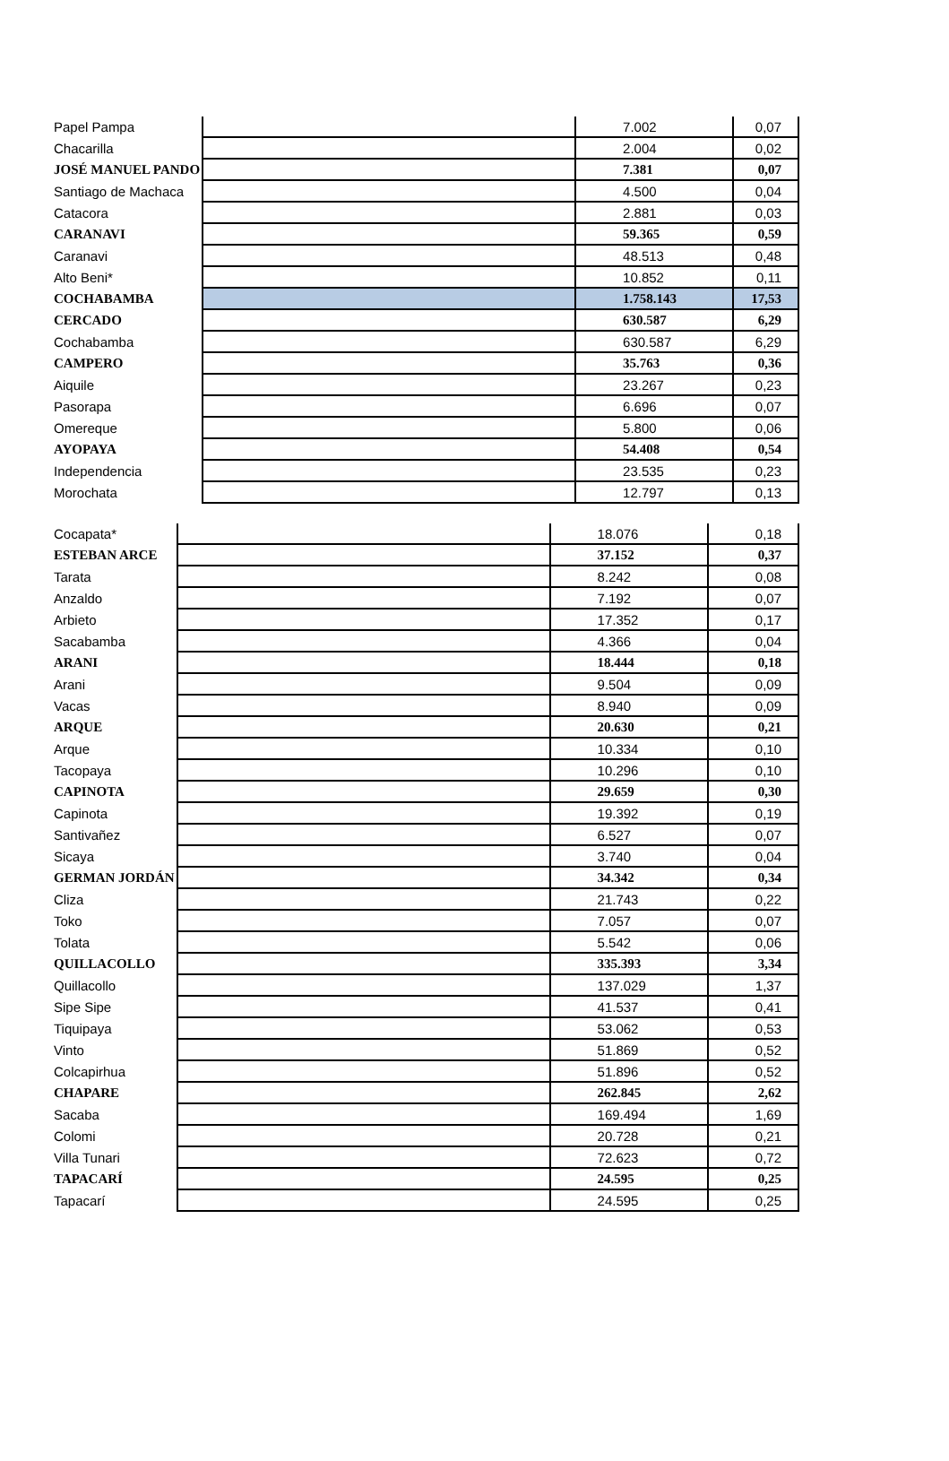| Papel Pampa | | 7.002 | 0,07 |
| Chacarilla | | 2.004 | 0,02 |
| JOSÉ MANUEL PANDO | | 7.381 | 0,07 |
| Santiago de Machaca | | 4.500 | 0,04 |
| Catacora | | 2.881 | 0,03 |
| CARANAVI | | 59.365 | 0,59 |
| Caranavi | | 48.513 | 0,48 |
| Alto Beni* | | 10.852 | 0,11 |
| COCHABAMBA | | 1.758.143 | 17,53 |
| CERCADO | | 630.587 | 6,29 |
| Cochabamba | | 630.587 | 6,29 |
| CAMPERO | | 35.763 | 0,36 |
| Aiquile | | 23.267 | 0,23 |
| Pasorapa | | 6.696 | 0,07 |
| Omereque | | 5.800 | 0,06 |
| AYOPAYA | | 54.408 | 0,54 |
| Independencia | | 23.535 | 0,23 |
| Morochata | | 12.797 | 0,13 |
| Cocapata* | | 18.076 | 0,18 |
| ESTEBAN ARCE | | 37.152 | 0,37 |
| Tarata | | 8.242 | 0,08 |
| Anzaldo | | 7.192 | 0,07 |
| Arbieto | | 17.352 | 0,17 |
| Sacabamba | | 4.366 | 0,04 |
| ARANI | | 18.444 | 0,18 |
| Arani | | 9.504 | 0,09 |
| Vacas | | 8.940 | 0,09 |
| ARQUE | | 20.630 | 0,21 |
| Arque | | 10.334 | 0,10 |
| Tacopaya | | 10.296 | 0,10 |
| CAPINOTA | | 29.659 | 0,30 |
| Capinota | | 19.392 | 0,19 |
| Santivañez | | 6.527 | 0,07 |
| Sicaya | | 3.740 | 0,04 |
| GERMAN JORDÁN | | 34.342 | 0,34 |
| Cliza | | 21.743 | 0,22 |
| Toko | | 7.057 | 0,07 |
| Tolata | | 5.542 | 0,06 |
| QUILLACOLLO | | 335.393 | 3,34 |
| Quillacollo | | 137.029 | 1,37 |
| Sipe Sipe | | 41.537 | 0,41 |
| Tiquipaya | | 53.062 | 0,53 |
| Vinto | | 51.869 | 0,52 |
| Colcapirhua | | 51.896 | 0,52 |
| CHAPARE | | 262.845 | 2,62 |
| Sacaba | | 169.494 | 1,69 |
| Colomi | | 20.728 | 0,21 |
| Villa Tunari | | 72.623 | 0,72 |
| TAPACARÍ | | 24.595 | 0,25 |
| Tapacarí | | 24.595 | 0,25 |